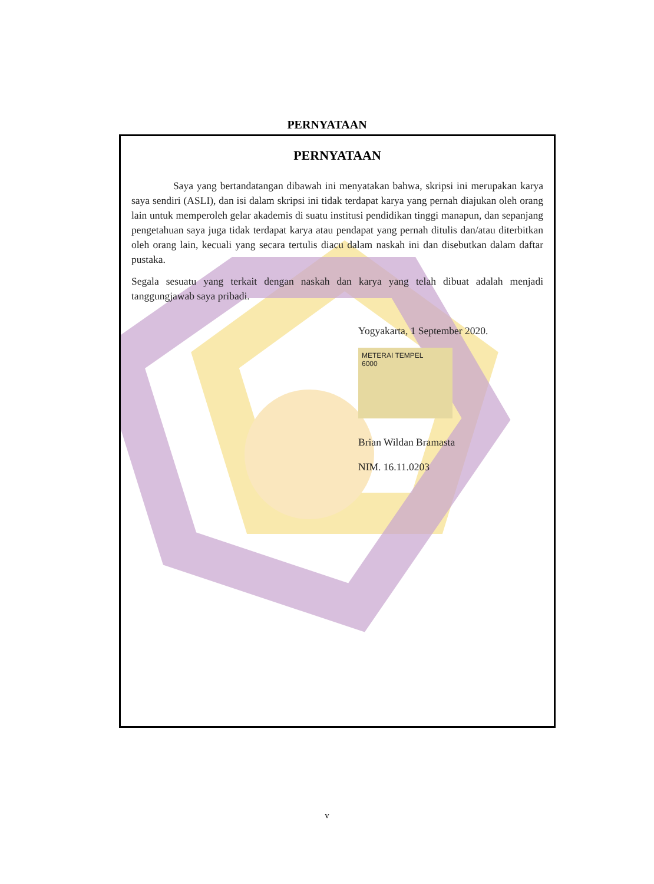PERNYATAAN
PERNYATAAN
Saya yang bertandatangan dibawah ini menyatakan bahwa, skripsi ini merupakan karya saya sendiri (ASLI), dan isi dalam skripsi ini tidak terdapat karya yang pernah diajukan oleh orang lain untuk memperoleh gelar akademis di suatu institusi pendidikan tinggi manapun, dan sepanjang pengetahuan saya juga tidak terdapat karya atau pendapat yang pernah ditulis dan/atau diterbitkan oleh orang lain, kecuali yang secara tertulis diacu dalam naskah ini dan disebutkan dalam daftar pustaka.
Segala sesuatu yang terkait dengan naskah dan karya yang telah dibuat adalah menjadi tanggungjawab saya pribadi.
Yogyakarta, 1 September 2020.
METERAI TEMPEL
6000
Brian Wildan Bramasta
NIM. 16.11.0203
v